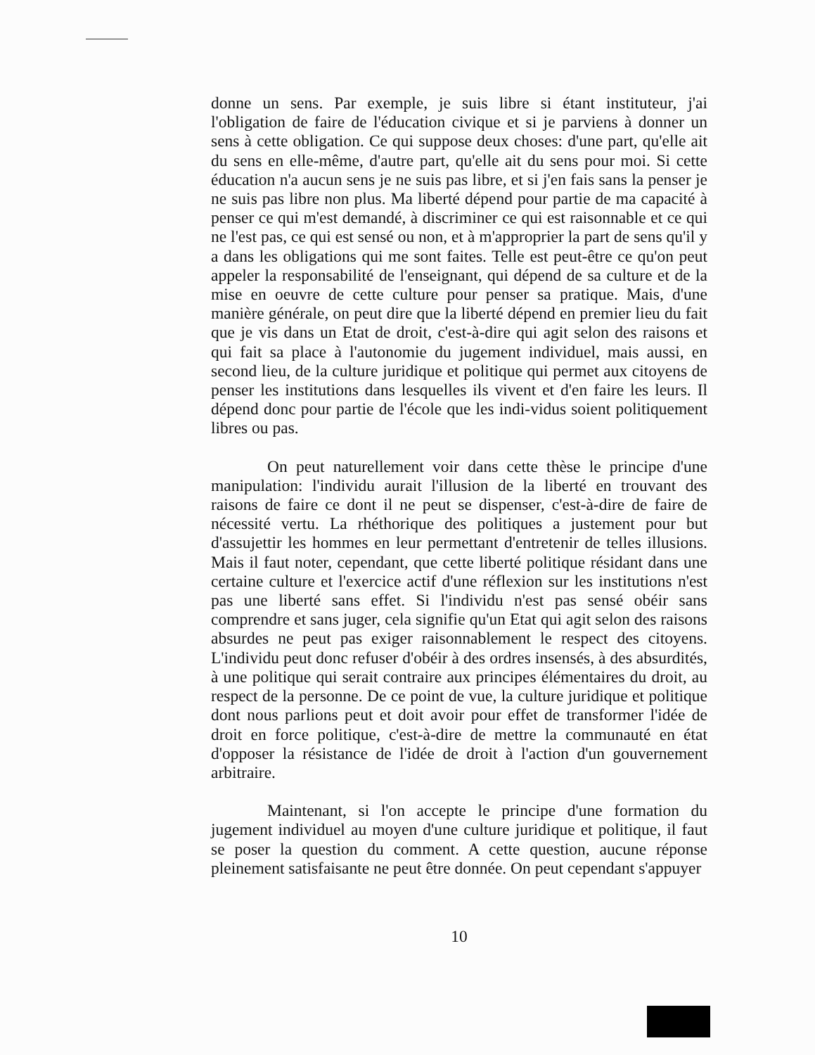donne un sens. Par exemple, je suis libre si étant instituteur, j'ai l'obligation de faire de l'éducation civique et si je parviens à donner un sens à cette obligation. Ce qui suppose deux choses: d'une part, qu'elle ait du sens en elle-même, d'autre part, qu'elle ait du sens pour moi. Si cette éducation n'a aucun sens je ne suis pas libre, et si j'en fais sans la penser je ne suis pas libre non plus. Ma liberté dépend pour partie de ma capacité à penser ce qui m'est demandé, à discriminer ce qui est raisonnable et ce qui ne l'est pas, ce qui est sensé ou non, et à m'approprier la part de sens qu'il y a dans les obligations qui me sont faites. Telle est peut-être ce qu'on peut appeler la responsabilité de l'enseignant, qui dépend de sa culture et de la mise en oeuvre de cette culture pour penser sa pratique. Mais, d'une manière générale, on peut dire que la liberté dépend en premier lieu du fait que je vis dans un Etat de droit, c'est-à-dire qui agit selon des raisons et qui fait sa place à l'autonomie du jugement individuel, mais aussi, en second lieu, de la culture juridique et politique qui permet aux citoyens de penser les institutions dans lesquelles ils vivent et d'en faire les leurs. Il dépend donc pour partie de l'école que les indi-vidus soient politiquement libres ou pas.
On peut naturellement voir dans cette thèse le principe d'une manipulation: l'individu aurait l'illusion de la liberté en trouvant des raisons de faire ce dont il ne peut se dispenser, c'est-à-dire de faire de nécessité vertu. La rhéthorique des politiques a justement pour but d'assujettir les hommes en leur permettant d'entretenir de telles illusions. Mais il faut noter, cependant, que cette liberté politique résidant dans une certaine culture et l'exercice actif d'une réflexion sur les institutions n'est pas une liberté sans effet. Si l'individu n'est pas sensé obéir sans comprendre et sans juger, cela signifie qu'un Etat qui agit selon des raisons absurdes ne peut pas exiger raisonnablement le respect des citoyens. L'individu peut donc refuser d'obéir à des ordres insensés, à des absurdités, à une politique qui serait contraire aux principes élémentaires du droit, au respect de la personne. De ce point de vue, la culture juridique et politique dont nous parlions peut et doit avoir pour effet de transformer l'idée de droit en force politique, c'est-à-dire de mettre la communauté en état d'opposer la résistance de l'idée de droit à l'action d'un gouvernement arbitraire.
Maintenant, si l'on accepte le principe d'une formation du jugement individuel au moyen d'une culture juridique et politique, il faut se poser la question du comment. A cette question, aucune réponse pleinement satisfaisante ne peut être donnée. On peut cependant s'appuyer
10